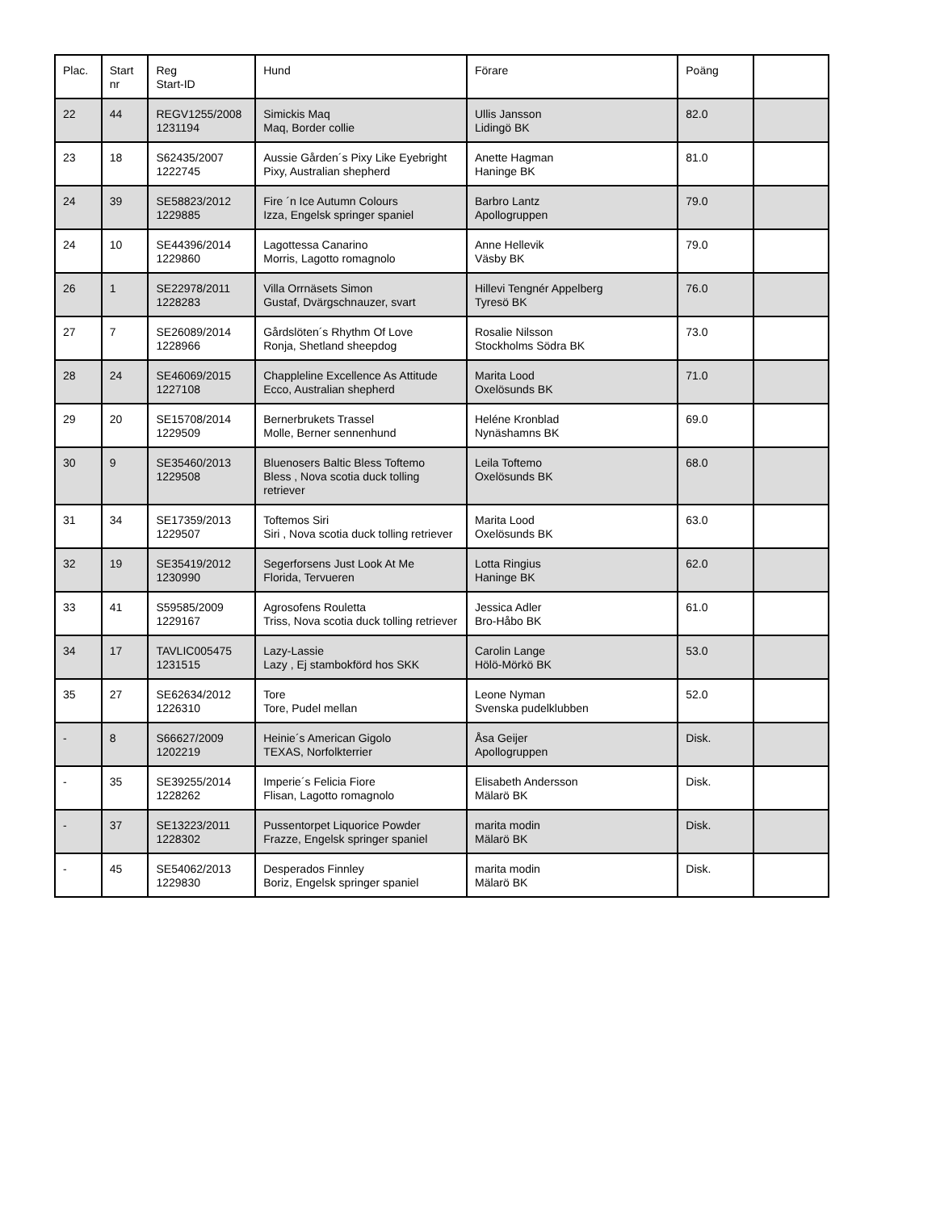| Plac. | Start nr | Reg Start-ID | Hund | Förare | Poäng | |
| --- | --- | --- | --- | --- | --- | --- |
| 22 | 44 | REGV1255/2008 1231194 | Simickis Maq Maq, Border collie | Ullis Jansson Lidingö BK | 82.0 | |
| 23 | 18 | S62435/2007 1222745 | Aussie Gården´s Pixy Like Eyebright Pixy, Australian shepherd | Anette Hagman Haninge BK | 81.0 | |
| 24 | 39 | SE58823/2012 1229885 | Fire ´n Ice Autumn Colours Izza, Engelsk springer spaniel | Barbro Lantz Apollogruppen | 79.0 | |
| 24 | 10 | SE44396/2014 1229860 | Lagottessa Canarino Morris, Lagotto romagnolo | Anne Hellevik Väsby BK | 79.0 | |
| 26 | 1 | SE22978/2011 1228283 | Villa Orrnäsets Simon Gustaf, Dvärgschnauzer, svart | Hillevi Tengnér Appelberg Tyresö BK | 76.0 | |
| 27 | 7 | SE26089/2014 1228966 | Gårdslöten´s Rhythm Of Love Ronja, Shetland sheepdog | Rosalie Nilsson Stockholms Södra BK | 73.0 | |
| 28 | 24 | SE46069/2015 1227108 | Chappleline Excellence As Attitude Ecco, Australian shepherd | Marita Lood Oxelösunds BK | 71.0 | |
| 29 | 20 | SE15708/2014 1229509 | Bernerbrukets Trassel Molle, Berner sennenhund | Heléne Kronblad Nynäshamns BK | 69.0 | |
| 30 | 9 | SE35460/2013 1229508 | Bluenosers Baltic Bless Toftemo Bless , Nova scotia duck tolling retriever | Leila Toftemo Oxelösunds BK | 68.0 | |
| 31 | 34 | SE17359/2013 1229507 | Toftemos Siri Siri , Nova scotia duck tolling retriever | Marita Lood Oxelösunds BK | 63.0 | |
| 32 | 19 | SE35419/2012 1230990 | Segerforsens Just Look At Me Florida, Tervueren | Lotta Ringius Haninge BK | 62.0 | |
| 33 | 41 | S59585/2009 1229167 | Agrosofens Rouletta Triss, Nova scotia duck tolling retriever | Jessica Adler Bro-Håbo BK | 61.0 | |
| 34 | 17 | TAVLIC005475 1231515 | Lazy-Lassie Lazy , Ej stambokförd hos SKK | Carolin Lange Hölö-Mörkö BK | 53.0 | |
| 35 | 27 | SE62634/2012 1226310 | Tore Tore, Pudel mellan | Leone Nyman Svenska pudelklubben | 52.0 | |
| - | 8 | S66627/2009 1202219 | Heinie´s American Gigolo TEXAS, Norfolkterrier | Åsa Geijer Apollogruppen | Disk. | |
| - | 35 | SE39255/2014 1228262 | Imperie´s Felicia Fiore Flisan, Lagotto romagnolo | Elisabeth Andersson Mälarö BK | Disk. | |
| - | 37 | SE13223/2011 1228302 | Pussentorpet Liquorice Powder Frazze, Engelsk springer spaniel | marita modin Mälarö BK | Disk. | |
| - | 45 | SE54062/2013 1229830 | Desperados Finnley Boriz, Engelsk springer spaniel | marita modin Mälarö BK | Disk. | |